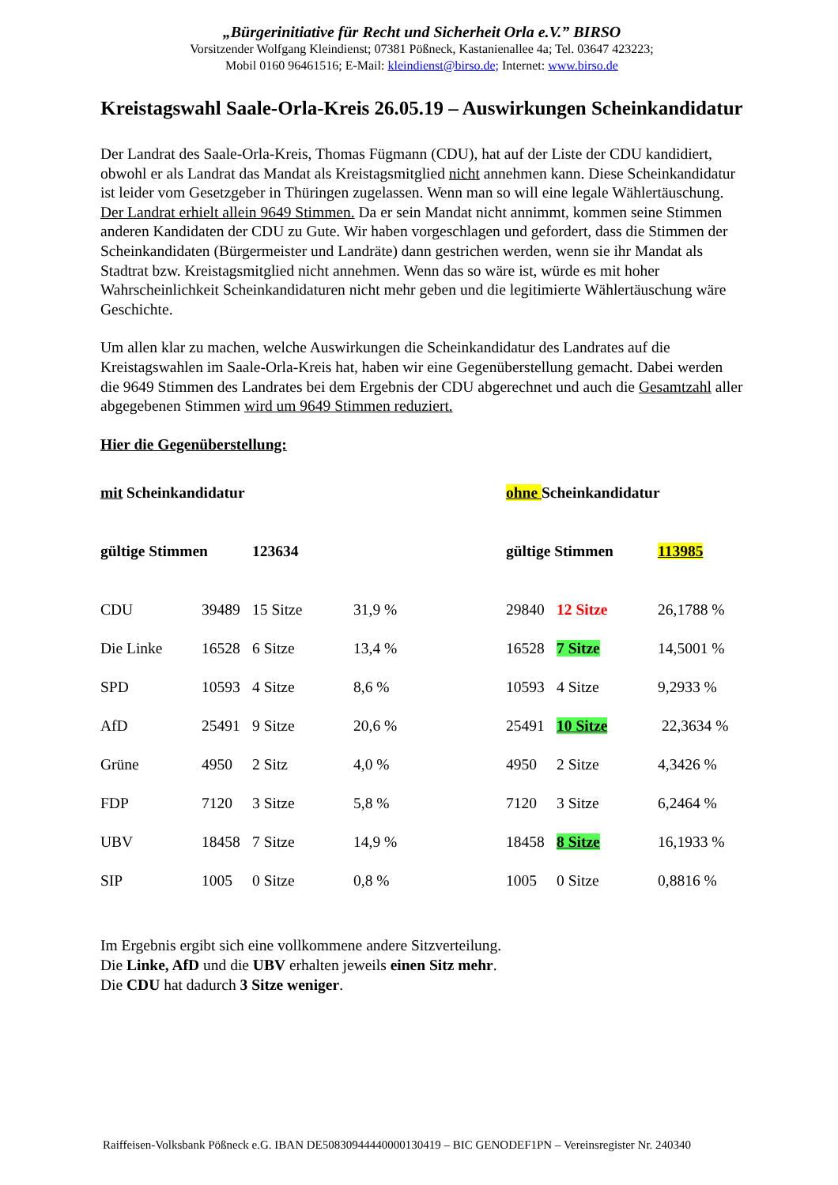„Bürgerinitiative für Recht und Sicherheit Orla e.V.” BIRSO
Vorsitzender Wolfgang Kleindienst; 07381 Pößneck, Kastanienallee 4a; Tel. 03647 423223;
Mobil 0160 96461516; E-Mail: kleindienst@birso.de; Internet: www.birso.de
Kreistagswahl Saale-Orla-Kreis 26.05.19 – Auswirkungen Scheinkandidatur
Der Landrat des Saale-Orla-Kreis, Thomas Fügmann (CDU), hat auf der Liste der CDU kandidiert, obwohl er als Landrat das Mandat als Kreistagsmitglied nicht annehmen kann. Diese Scheinkandidatur ist leider vom Gesetzgeber in Thüringen zugelassen. Wenn man so will eine legale Wählertäuschung. Der Landrat erhielt allein 9649 Stimmen. Da er sein Mandat nicht annimmt, kommen seine Stimmen anderen Kandidaten der CDU zu Gute. Wir haben vorgeschlagen und gefordert, dass die Stimmen der Scheinkandidaten (Bürgermeister und Landräte) dann gestrichen werden, wenn sie ihr Mandat als Stadtrat bzw. Kreistagsmitglied nicht annehmen. Wenn das so wäre ist, würde es mit hoher Wahrscheinlichkeit Scheinkandidaturen nicht mehr geben und die legitimierte Wählertäuschung wäre Geschichte.
Um allen klar zu machen, welche Auswirkungen die Scheinkandidatur des Landrates auf die Kreistagswahlen im Saale-Orla-Kreis hat, haben wir eine Gegenüberstellung gemacht. Dabei werden die 9649 Stimmen des Landrates bei dem Ergebnis der CDU abgerechnet und auch die Gesamtzahl aller abgegebenen Stimmen wird um 9649 Stimmen reduziert.
Hier die Gegenüberstellung:
| mit Scheinkandidatur | | | | ohne Scheinkandidatur | | |
| gültige Stimmen | | 123634 | | gültige Stimmen | | 113985 |
| CDU | 39489 | 15 Sitze | 31,9 % | 29840 | 12 Sitze | 26,1788 % |
| Die Linke | 16528 | 6 Sitze | 13,4 % | 16528 | 7 Sitze | 14,5001 % |
| SPD | 10593 | 4 Sitze | 8,6 % | 10593 | 4 Sitze | 9,2933 % |
| AfD | 25491 | 9 Sitze | 20,6 % | 25491 | 10 Sitze | 22,3634 % |
| Grüne | 4950 | 2 Sitz | 4,0 % | 4950 | 2 Sitze | 4,3426 % |
| FDP | 7120 | 3 Sitze | 5,8 % | 7120 | 3 Sitze | 6,2464 % |
| UBV | 18458 | 7 Sitze | 14,9 % | 18458 | 8 Sitze | 16,1933 % |
| SIP | 1005 | 0 Sitze | 0,8 % | 1005 | 0 Sitze | 0,8816 % |
Im Ergebnis ergibt sich eine vollkommene andere Sitzverteilung.
Die Linke, AfD und die UBV erhalten jeweils einen Sitz mehr.
Die CDU hat dadurch 3 Sitze weniger.
Raiffeisen-Volksbank Pößneck e.G. IBAN DE50830944440000130419 – BIC GENODEF1PN – Vereinsregister Nr. 240340